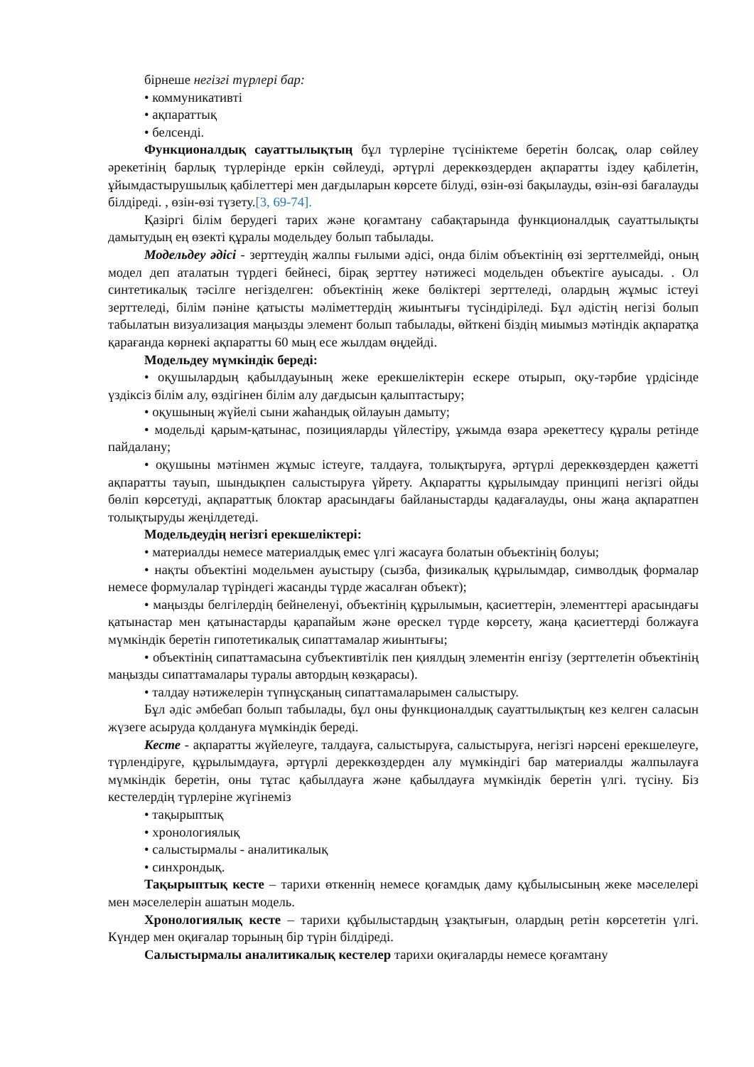бірнеше негізгі түрлері бар:
• коммуникативті
• ақпараттық
• белсенді.
Функционалдық сауаттылықтың бұл түрлеріне түсініктеме беретін болсақ, олар сөйлеу әрекетінің барлық түрлерінде еркін сөйлеуді, әртүрлі дереккөздерден ақпаратты іздеу қабілетін, ұйымдастырушылық қабілеттері мен дағдыларын көрсете білуді, өзін-өзі бақылауды, өзін-өзі бағалауды білдіреді. , өзін-өзі түзету.[3, 69-74].
Қазіргі білім берудегі тарих және қоғамтану сабақтарында функционалдық сауаттылықты дамытудың ең өзекті құралы модельдеу болып табылады.
Модельдеу әдісі - зерттеудің жалпы ғылыми әдісі, онда білім объектінің өзі зерттелмейді, оның модел деп аталатын түрдегі бейнесі, бірақ зерттеу нәтижесі модельден объектіге ауысады. . Ол синтетикалық тәсілге негізделген: объектінің жеке бөліктері зерттеледі, олардың жұмыс істеуі зерттеледі, білім пәніне қатысты мәліметтердің жиынтығы түсіндіріледі. Бұл әдістің негізі болып табылатын визуализация маңызды элемент болып табылады, өйткені біздің миымыз мәтіндік ақпаратқа қарағанда көрнекі ақпаратты 60 мың есе жылдам өңдейді.
Модельдеу мүмкіндік береді:
• оқушылардың қабылдауының жеке ерекшеліктерін ескере отырып, оқу-тәрбие үрдісінде үздіксіз білім алу, өздігінен білім алу дағдысын қалыптастыру;
• оқушының жүйелі сыни жаһандық ойлауын дамыту;
• модельді қарым-қатынас, позицияларды үйлестіру, ұжымда өзара әрекеттесу құралы ретінде пайдалану;
• оқушыны мәтінмен жұмыс істеуге, талдауға, толықтыруға, әртүрлі дереккөздерден қажетті ақпаратты тауып, шындықпен салыстыруға үйрету. Ақпаратты құрылымдау принципі негізгі ойды бөліп көрсетуді, ақпараттық блоктар арасындағы байланыстарды қадағалауды, оны жаңа ақпаратпен толықтыруды жеңілдетеді.
Модельдеудің негізгі ерекшеліктері:
• материалды немесе материалдық емес үлгі жасауға болатын объектінің болуы;
• нақты объектіні модельмен ауыстыру (сызба, физикалық құрылымдар, символдық формалар немесе формулалар түріндегі жасанды түрде жасалған объект);
• маңызды белгілердің бейнеленуі, объектінің құрылымын, қасиеттерін, элементтері арасындағы қатынастар мен қатынастарды қарапайым және өрескел түрде көрсету, жаңа қасиеттерді болжауға мүмкіндік беретін гипотетикалық сипаттамалар жиынтығы;
• объектінің сипаттамасына субъективтілік пен қиялдың элементін енгізу (зерттелетін объектінің маңызды сипаттамалары туралы автордың көзқарасы).
• талдау нәтижелерін түпнұсқаның сипаттамаларымен салыстыру.
Бұл әдіс әмбебап болып табылады, бұл оны функционалдық сауаттылықтың кез келген саласын жүзеге асыруда қолдануға мүмкіндік береді.
Кесте - ақпаратты жүйелеуге, талдауға, салыстыруға, салыстыруға, негізгі нәрсені ерекшелеуге, түрлендіруге, құрылымдауға, әртүрлі дереккөздерден алу мүмкіндігі бар материалды жалпылауға мүмкіндік беретін, оны тұтас қабылдауға және қабылдауға мүмкіндік беретін үлгі. түсіну. Біз кестелердің түрлеріне жүгінеміз
• тақырыптық
• хронологиялық
• салыстырмалы - аналитикалық
• синхрондық.
Тақырыптық кесте – тарихи өткеннің немесе қоғамдық даму құбылысының жеке мәселелері мен мәселелерін ашатын модель.
Хронологиялық кесте – тарихи құбылыстардың ұзақтығын, олардың ретін көрсететін үлгі. Күндер мен оқиғалар торының бір түрін білдіреді.
Салыстырмалы аналитикалық кестелер тарихи оқиғаларды немесе қоғамтану